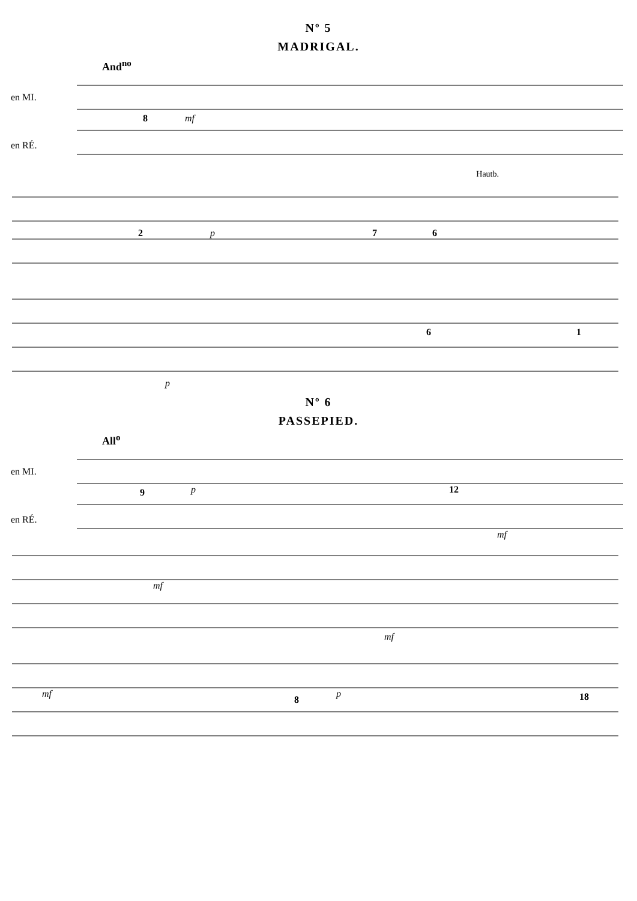Nº 5
MADRIGAL.
And<sup>no</sup>
en MI.
en RÉ.
8
mf
Hautb.
2
p
7
6
6
1
p
Nº 6
PASSEPIED.
All<sup>o</sup>
en MI.
en RÉ.
9
p
12
mf
mf
mf
mf
8
p
18